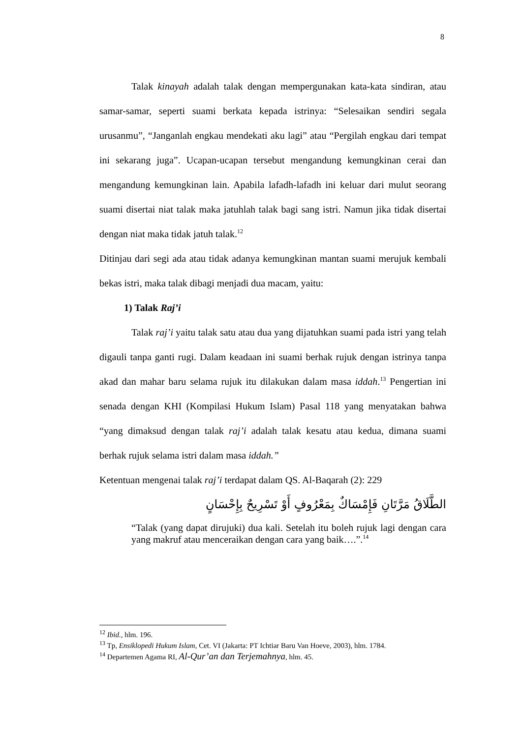8
Talak kinayah adalah talak dengan mempergunakan kata-kata sindiran, atau samar-samar, seperti suami berkata kepada istrinya: “Selesaikan sendiri segala urusanmu”, “Janganlah engkau mendekati aku lagi” atau “Pergilah engkau dari tempat ini sekarang juga”. Ucapan-ucapan tersebut mengandung kemungkinan cerai dan mengandung kemungkinan lain. Apabila lafadh-lafadh ini keluar dari mulut seorang suami disertai niat talak maka jatuhlah talak bagi sang istri. Namun jika tidak disertai dengan niat maka tidak jatuh talak.<sup>12</sup>
Ditinjau dari segi ada atau tidak adanya kemungkinan mantan suami merujuk kembali bekas istri, maka talak dibagi menjadi dua macam, yaitu:
1) Talak Raj’i
Talak raj’i yaitu talak satu atau dua yang dijatuhkan suami pada istri yang telah digauli tanpa ganti rugi. Dalam keadaan ini suami berhak rujuk dengan istrinya tanpa akad dan mahar baru selama rujuk itu dilakukan dalam masa iddah.<sup>13</sup> Pengertian ini senada dengan KHI (Kompilasi Hukum Islam) Pasal 118 yang menyatakan bahwa “yang dimaksud dengan talak raj’i adalah talak kesatu atau kedua, dimana suami berhak rujuk selama istri dalam masa iddah.”
Ketentuan mengenai talak raj’i terdapat dalam QS. Al-Baqarah (2): 229
الطَّلَاقُ مَرَّتَانِ فَإِمْسَاكٌ بِمَعْرُوفٍ أَوْ تَسْرِيحٌ بِإِحْسَانٍ
“Talak (yang dapat dirujuki) dua kali. Setelah itu boleh rujuk lagi dengan cara yang makruf atau menceraikan dengan cara yang baik….”.<sup>14</sup>
<sup>12</sup> Ibid., hlm. 196.
<sup>13</sup> Tp, Ensiklopedi Hukum Islam, Cet. VI (Jakarta: PT Ichtiar Baru Van Hoeve, 2003), hlm. 1784.
<sup>14</sup> Departemen Agama RI, Al-Qur’an dan Terjemahnya, hlm. 45.